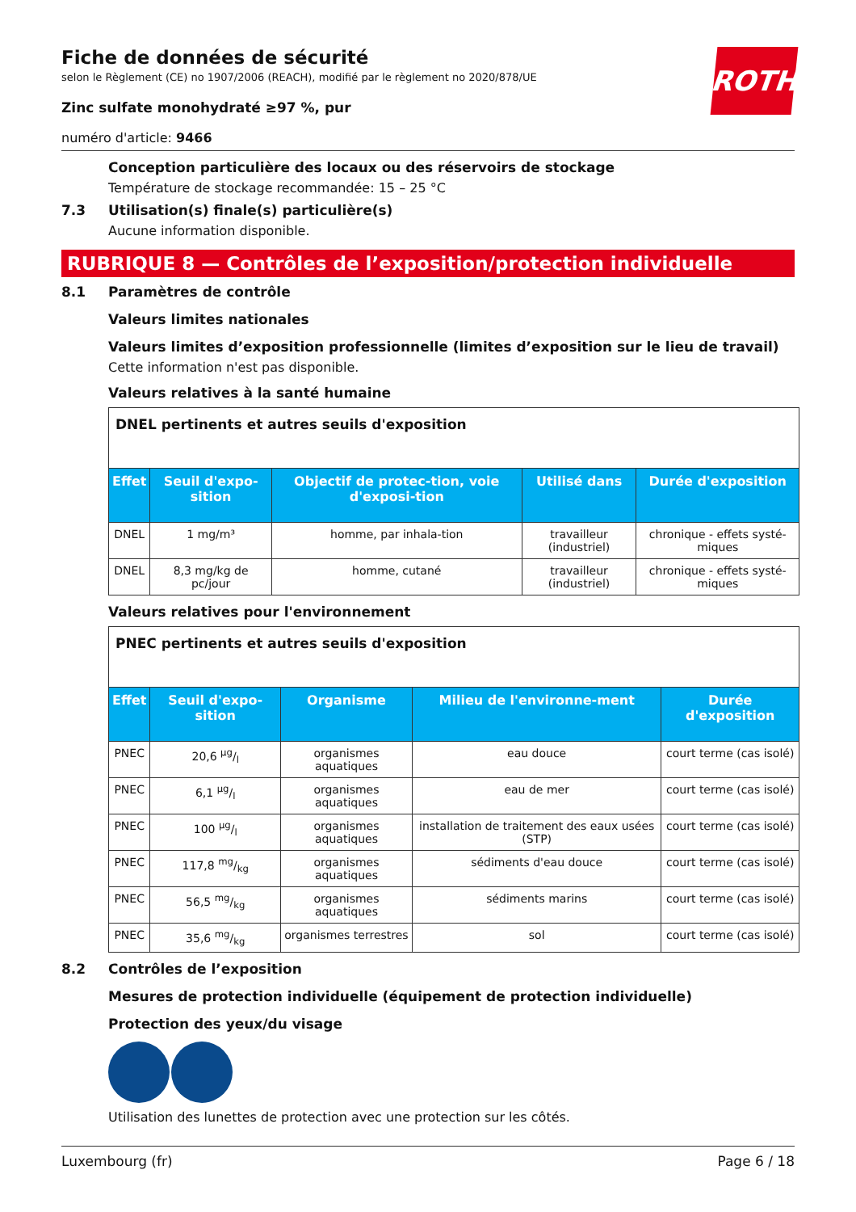ROTH
Fiche de données de sécurité
selon le Règlement (CE) no 1907/2006 (REACH), modifié par le règlement no 2020/878/UE
Zinc sulfate monohydraté ≥97 %, pur
numéro d'article: 9466
Conception particulière des locaux ou des réservoirs de stockage
Température de stockage recommandée: 15 – 25 °C
7.3 Utilisation(s) finale(s) particulière(s)
Aucune information disponible.
RUBRIQUE 8 — Contrôles de l’exposition/protection individuelle
8.1 Paramètres de contrôle
Valeurs limites nationales
Valeurs limites d’exposition professionnelle (limites d’exposition sur le lieu de travail)
Cette information n'est pas disponible.
Valeurs relatives à la santé humaine
| DNEL pertinents et autres seuils d'exposition | | | | |
| --- | --- | --- | --- | --- |
| Effet | Seuil d'expo-sition | Objectif de protec-tion, voie d'exposi-tion | Utilisé dans | Durée d'exposition |
| DNEL | 1 mg/m³ | homme, par inhala-tion | travailleur (industriel) | chronique - effets systé-miques |
| DNEL | 8,3 mg/kg de pc/jour | homme, cutané | travailleur (industriel) | chronique - effets systé-miques |
Valeurs relatives pour l'environnement
| PNEC pertinents et autres seuils d'exposition | | | | |
| --- | --- | --- | --- | --- |
| Effet | Seuil d'expo-sition | Organisme | Milieu de l'environne-ment | Durée d'exposition |
| PNEC | 20,6 µg/l | organismes aquatiques | eau douce | court terme (cas isolé) |
| PNEC | 6,1 µg/l | organismes aquatiques | eau de mer | court terme (cas isolé) |
| PNEC | 100 µg/l | organismes aquatiques | installation de traitement des eaux usées (STP) | court terme (cas isolé) |
| PNEC | 117,8 mg/kg | organismes aquatiques | sédiments d'eau douce | court terme (cas isolé) |
| PNEC | 56,5 mg/kg | organismes aquatiques | sédiments marins | court terme (cas isolé) |
| PNEC | 35,6 mg/kg | organismes terrestres | sol | court terme (cas isolé) |
8.2 Contrôles de l’exposition
Mesures de protection individuelle (équipement de protection individuelle)
Protection des yeux/du visage
Utilisation des lunettes de protection avec une protection sur les côtés.
Luxembourg (fr) Page 6 / 18